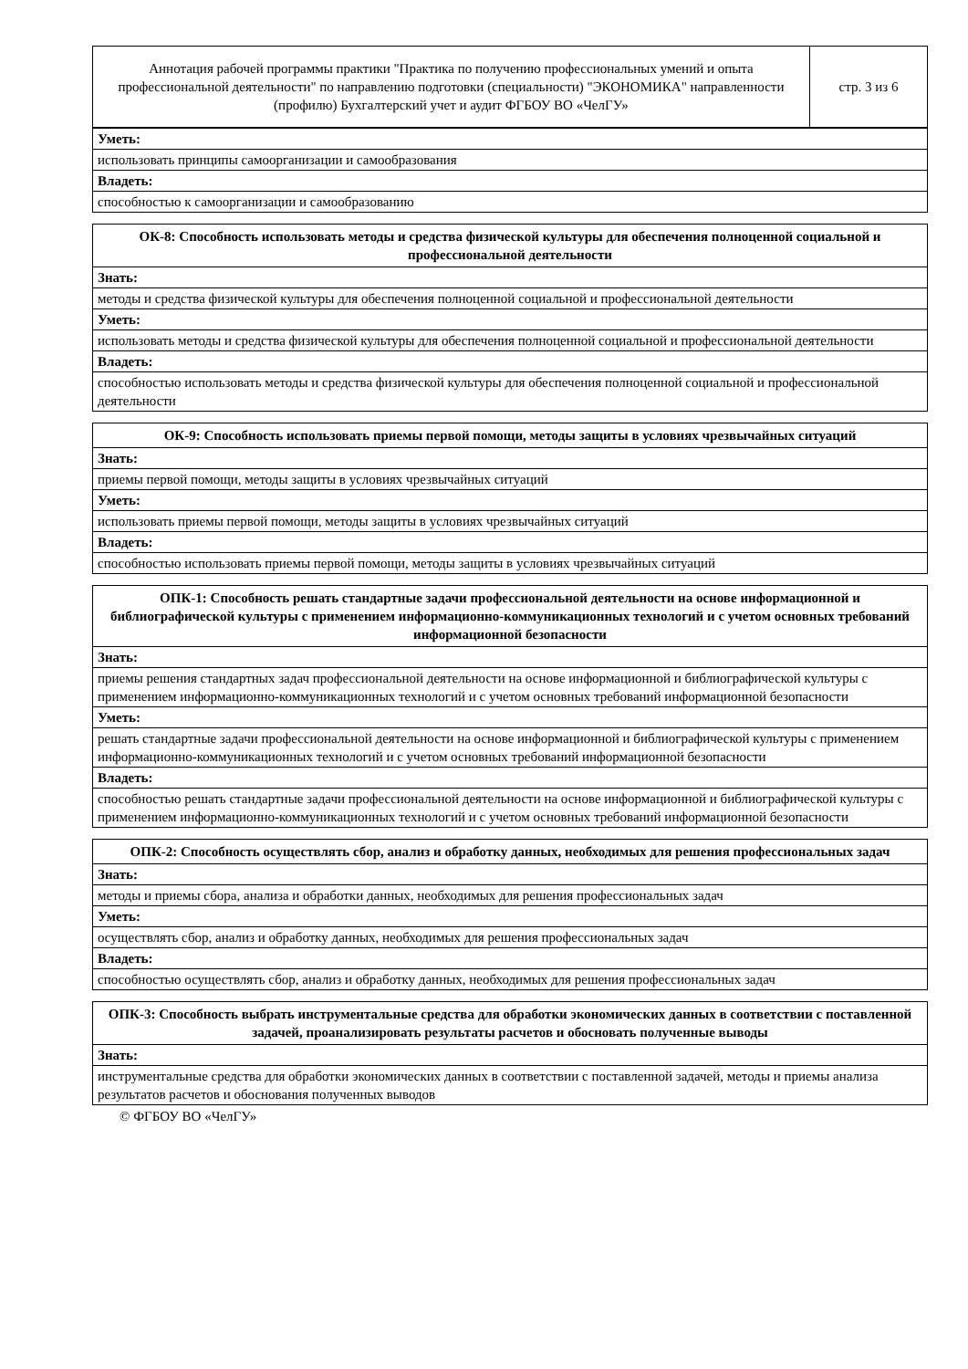| Аннотация рабочей программы практики "Практика по получению профессиональных умений и опыта профессиональной деятельности" по направлению подготовки (специальности) "ЭКОНОМИКА" направленности (профилю) Бухгалтерский учет и аудит ФГБОУ ВО «ЧелГУ» | стр. 3 из 6 |
| Уметь: |
| использовать принципы самоорганизации и самообразования |
| Владеть: |
| способностью к самоорганизации и самообразованию |
| ОК-8: Способность использовать методы и средства физической культуры для обеспечения полноценной социальной и профессиональной деятельности |
| --- |
| Знать: |
| методы и средства физической культуры для обеспечения полноценной социальной и профессиональной деятельности |
| Уметь: |
| использовать методы и средства физической культуры для обеспечения полноценной социальной и профессиональной деятельности |
| Владеть: |
| способностью использовать методы и средства физической культуры для обеспечения полноценной социальной и профессиональной деятельности |
| ОК-9: Способность использовать приемы первой помощи, методы защиты в условиях чрезвычайных ситуаций |
| --- |
| Знать: |
| приемы первой помощи, методы защиты в условиях чрезвычайных ситуаций |
| Уметь: |
| использовать приемы первой помощи, методы защиты в условиях чрезвычайных ситуаций |
| Владеть: |
| способностью использовать приемы первой помощи, методы защиты в условиях чрезвычайных ситуаций |
| ОПК-1: Способность решать стандартные задачи профессиональной деятельности на основе информационной и библиографической культуры с применением информационно-коммуникационных технологий и с учетом основных требований информационной безопасности |
| --- |
| Знать: |
| приемы решения стандартных задач профессиональной деятельности на основе информационной и библиографической культуры с применением информационно-коммуникационных технологий и с учетом основных требований информационной безопасности |
| Уметь: |
| решать стандартные задачи профессиональной деятельности на основе информационной и библиографической культуры с применением информационно-коммуникационных технологий и с учетом основных требований информационной безопасности |
| Владеть: |
| способностью решать стандартные задачи профессиональной деятельности на основе информационной и библиографической культуры с применением информационно-коммуникационных технологий и с учетом основных требований информационной безопасности |
| ОПК-2: Способность осуществлять сбор, анализ и обработку данных, необходимых для решения профессиональных задач |
| --- |
| Знать: |
| методы и приемы сбора, анализа и обработки данных, необходимых для решения профессиональных задач |
| Уметь: |
| осуществлять сбор, анализ и обработку данных, необходимых для решения профессиональных задач |
| Владеть: |
| способностью осуществлять сбор, анализ и обработку данных, необходимых для решения профессиональных задач |
| ОПК-3: Способность выбрать инструментальные средства для обработки экономических данных в соответствии с поставленной задачей, проанализировать результаты расчетов и обосновать полученные выводы |
| --- |
| Знать: |
| инструментальные средства для обработки экономических данных в соответствии с поставленной задачей, методы и приемы анализа результатов расчетов и обоснования полученных выводов |
© ФГБОУ ВО «ЧелГУ»